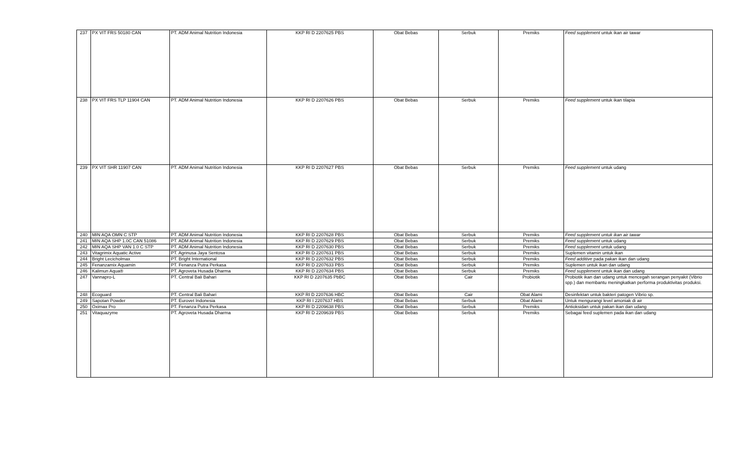| 237 | PX VIT FRS 50180 CAN | PT. ADM Animal Nutrition Indonesia | KKP RI D 2207625 PBS | Obat Bebas | Serbuk | Premiks | Feed supplement untuk ikan air tawar |
| 238 | PX VIT FRS TLP 11904 CAN | PT. ADM Animal Nutrition Indonesia | KKP RI D 2207626 PBS | Obat Bebas | Serbuk | Premiks | Feed supplement untuk ikan tilapia |
| 239 | PX VIT SHR 11907 CAN | PT. ADM Animal Nutrition Indonesia | KKP RI D 2207627 PBS | Obat Bebas | Serbuk | Premiks | Feed supplement untuk udang |
| 240 | MIN AQA OMN C STP | PT. ADM Animal Nutrition Indonesia | KKP RI D 2207628 PBS | Obat Bebas | Serbuk | Premiks | Feed supplement untuk ikan air tawar |
| 241 | MIN AQA SHP 1.0C CAN 51086 | PT. ADM Animal Nutrition Indonesia | KKP RI D 2207629 PBS | Obat Bebas | Serbuk | Premiks | Feed supplement untuk udang |
| 242 | MIN AQA SHP VAN 1.0 C STP | PT. ADM Animal Nutrition Indonesia | KKP RI D 2207630 PBS | Obat Bebas | Serbuk | Premiks | Feed supplement untuk udang |
| 243 | Vitagrimix Aquatic Active | PT. Agrinusa Jaya Sentosa | KKP RI D 2207631 PBS | Obat Bebas | Serbuk | Premiks | Suplemen vitamin untuk ikan |
| 244 | Bright Lecicholmax | PT. Bright International | KKP RI D 2207632 PBS | Obat Bebas | Serbuk | Premiks | Feed additive pada pakan ikan dan udang |
| 245 | Fenanzamix Aquamin | PT. Fenanza Putra Perkasa | KKP RI D 2207633 PBS | Obat Bebas | Serbuk | Premiks | Suplemen untuk ikan dan udang |
| 246 | Kalimun Aqua® | PT. Agroveta Husada Dharma | KKP RI D 2207634 PBS | Obat Bebas | Serbuk | Premiks | Feed supplement untuk ikan dan udang |
| 247 | Vannapro-L | PT. Central Bali Bahari | KKP RI D 2207635 PbBC | Obat Bebas | Cair | Probiotik | Probiotik ikan dan udang untuk mencegah serangan penyakit (Vibrio spp.) dan membantu meningkatkan performa produktivitas produksi. |
| 248 | Ecoguard | PT. Central Bali Bahari | KKP RI D 2207636 HBC | Obat Bebas | Cair | Obat Alami | Desinfektan untuk bakteri patogen Vibrio sp. |
| 249 | Sapotan Powder | PT. Eurovet Indonesia | KKP RI I 2207637 HBS | Obat Bebas | Serbuk | Obat Alami | Untuk mengurangi level amoniak di air |
| 250 | Oximax Pro | PT. Fenanza Putra Perkasa | KKP RI D 2209638 PBS | Obat Bebas | Serbuk | Premiks | Antioksidan untuk pakan ikan dan udang |
| 251 | Vitaquazyme | PT. Agroveta Husada Dharma | KKP RI D 2209639 PBS | Obat Bebas | Serbuk | Premiks | Sebagai feed suplemen pada ikan dan udang |